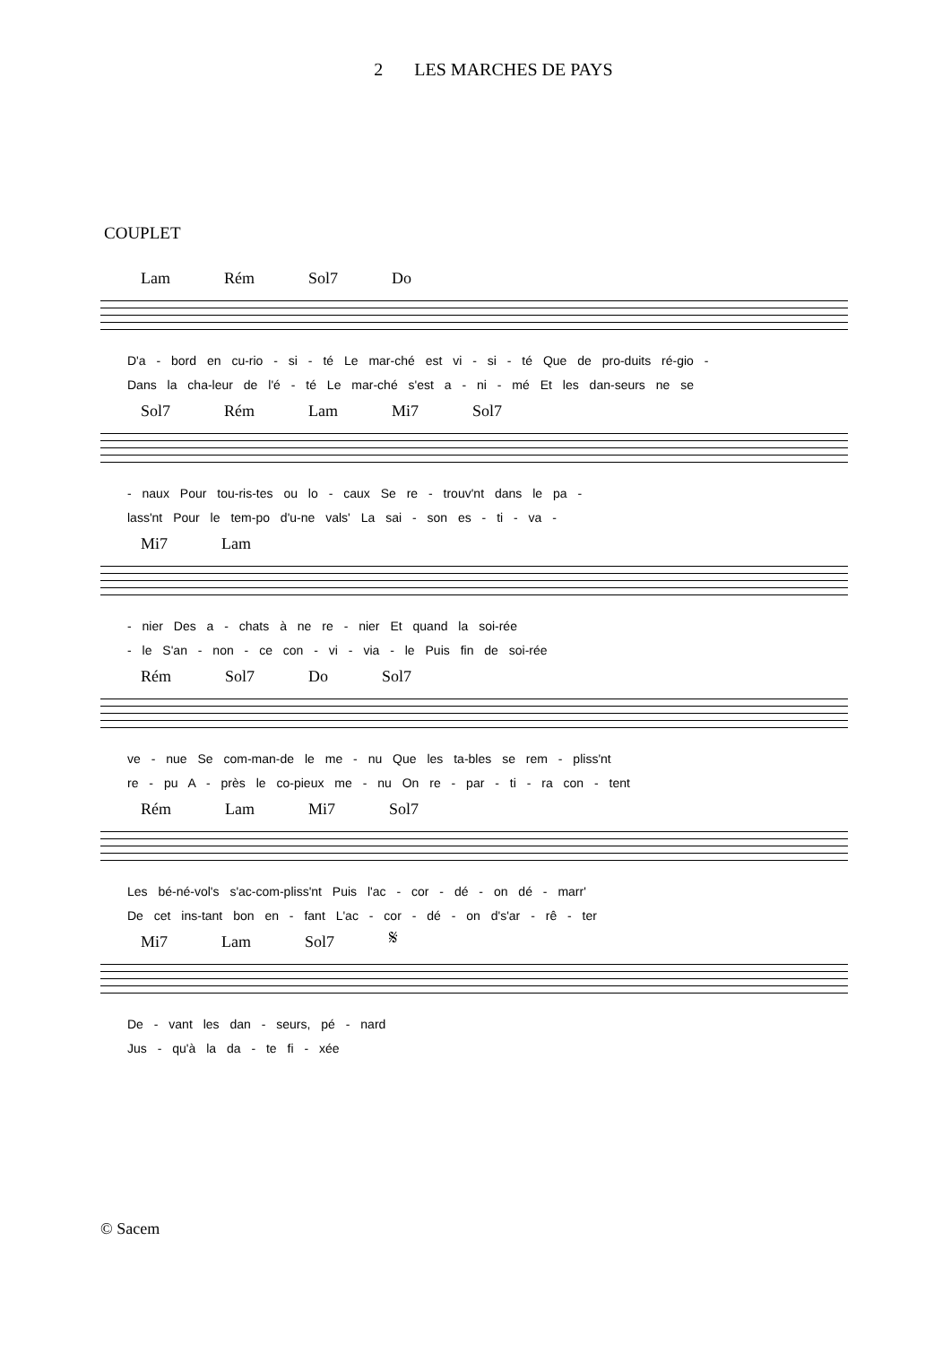2 LES MARCHES DE PAYS
COUPLET
Lam Rém Sol7 Do
D'a - bord en cu-rio - si - té Le mar-ché est vi - si - té Que de pro-duits ré-gio -
Dans la cha-leur de l'é - té Le mar-ché s'est a - ni - mé Et les dan-seurs ne se
Sol7 Rém Lam Mi7 Sol7
- naux Pour tou-ris-tes ou lo - caux Se re - trouv'nt dans le pa -
lass'nt Pour le tem-po d'u-ne vals' La sai - son es - ti - va -
Mi7 Lam
- nier Des a - chats à ne re - nier Et quand la soi-rée
- le S'an - non - ce con - vi - via - le Puis fin de soi-rée
Rém Sol7 Do Sol7
ve - nue Se com-man-de le me - nu Que les ta-bles se rem - pliss'nt
re - pu A - près le co-pieux me - nu On re - par - ti - ra con - tent
Rém Lam Mi7 Sol7
Les bé-né-vol's s'ac-com-pliss'nt Puis l'ac - cor - dé - on dé - marr'
De cet ins-tant bon en - fant L'ac - cor - dé - on d's'ar - rê - ter
Mi7 Lam Sol7 𝄋
De - vant les dan - seurs, pé - nard
Jus - qu'à la da - te fi - xée
© Sacem